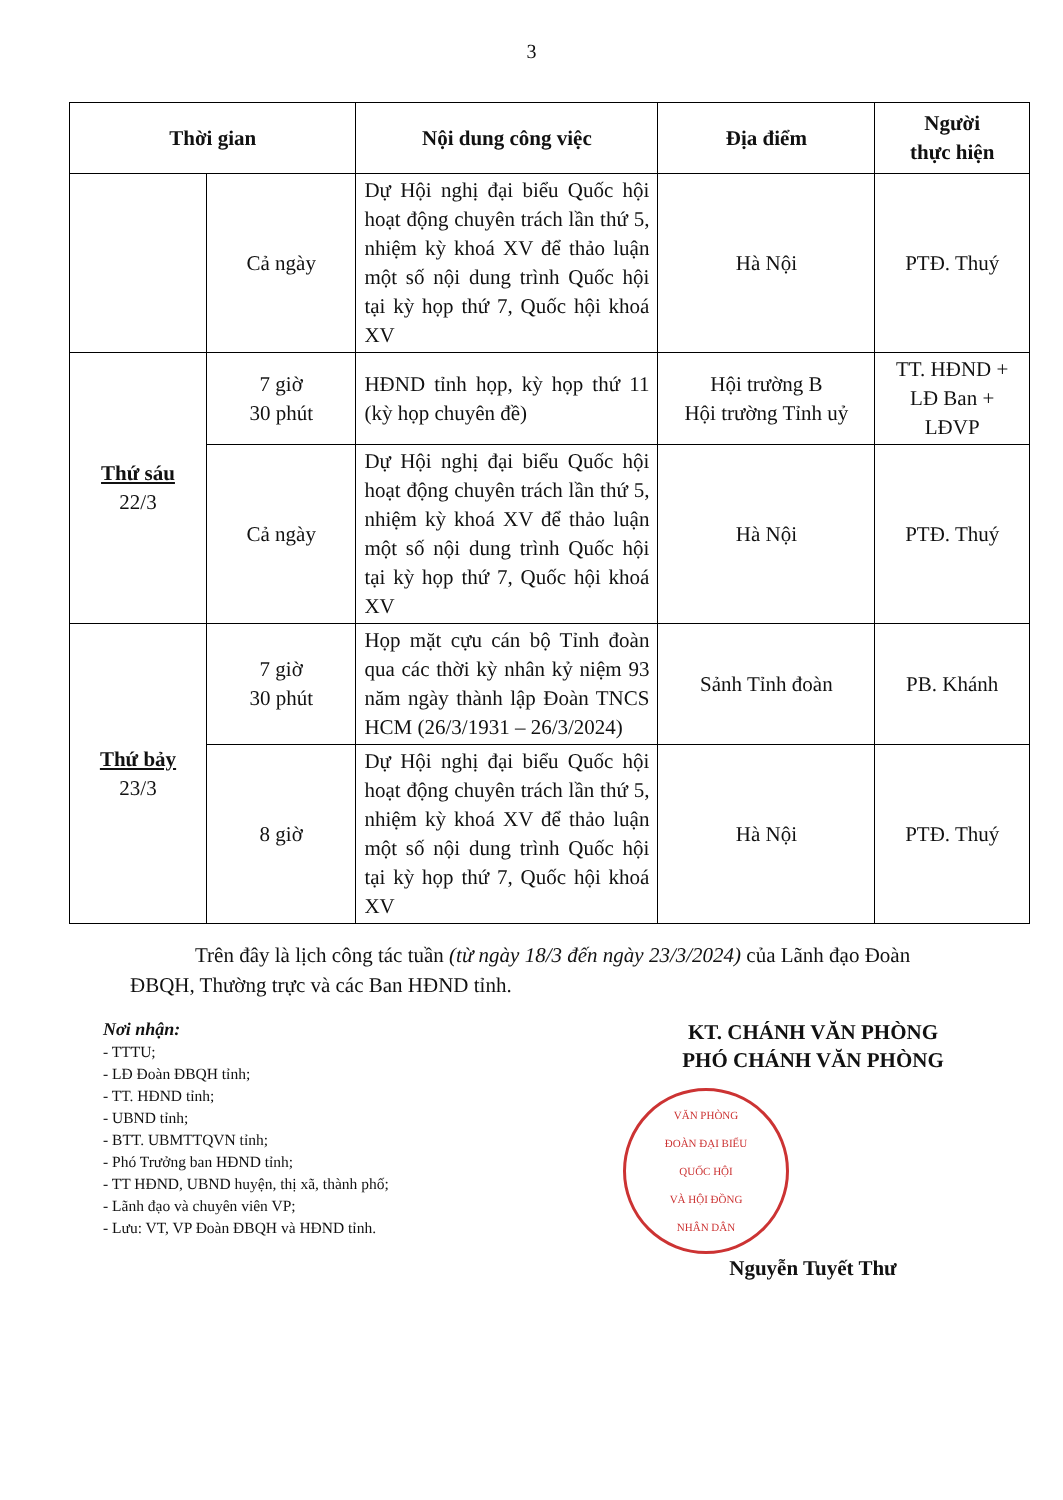3
| Thời gian | | Nội dung công việc | Địa điểm | Người thực hiện |
| --- | --- | --- | --- | --- |
| | Cả ngày | Dự Hội nghị đại biểu Quốc hội hoạt động chuyên trách lần thứ 5, nhiệm kỳ khoá XV để thảo luận một số nội dung trình Quốc hội tại kỳ họp thứ 7, Quốc hội khoá XV | Hà Nội | PTĐ. Thuý |
| Thứ sáu 22/3 | 7 giờ 30 phút | HĐND tỉnh họp, kỳ họp thứ 11 (kỳ họp chuyên đề) | Hội trường B Hội trường Tỉnh uỷ | TT. HĐND + LĐ Ban + LĐVP |
| | Cả ngày | Dự Hội nghị đại biểu Quốc hội hoạt động chuyên trách lần thứ 5, nhiệm kỳ khoá XV để thảo luận một số nội dung trình Quốc hội tại kỳ họp thứ 7, Quốc hội khoá XV | Hà Nội | PTĐ. Thuý |
| Thứ bảy 23/3 | 7 giờ 30 phút | Họp mặt cựu cán bộ Tỉnh đoàn qua các thời kỳ nhân kỷ niệm 93 năm ngày thành lập Đoàn TNCS HCM (26/3/1931 – 26/3/2024) | Sảnh Tỉnh đoàn | PB. Khánh |
| | 8 giờ | Dự Hội nghị đại biểu Quốc hội hoạt động chuyên trách lần thứ 5, nhiệm kỳ khoá XV để thảo luận một số nội dung trình Quốc hội tại kỳ họp thứ 7, Quốc hội khoá XV | Hà Nội | PTĐ. Thuý |
Trên đây là lịch công tác tuần (từ ngày 18/3 đến ngày 23/3/2024) của Lãnh đạo Đoàn ĐBQH, Thường trực và các Ban HĐND tỉnh.
Nơi nhận:
- TTTU;
- LĐ Đoàn ĐBQH tỉnh;
- TT. HĐND tỉnh;
- UBND tỉnh;
- BTT. UBMTTQVN tỉnh;
- Phó Trưởng ban HĐND tỉnh;
- TT HĐND, UBND huyện, thị xã, thành phố;
- Lãnh đạo và chuyên viên VP;
- Lưu: VT, VP Đoàn ĐBQH và HĐND tỉnh.
KT. CHÁNH VĂN PHÒNG
PHÓ CHÁNH VĂN PHÒNG
VĂN PHÒNG
ĐOÀN ĐẠI BIỂU
QUỐC HỘI
VÀ HỘI ĐỒNG
NHÂN DÂN
Nguyễn Tuyết Thư